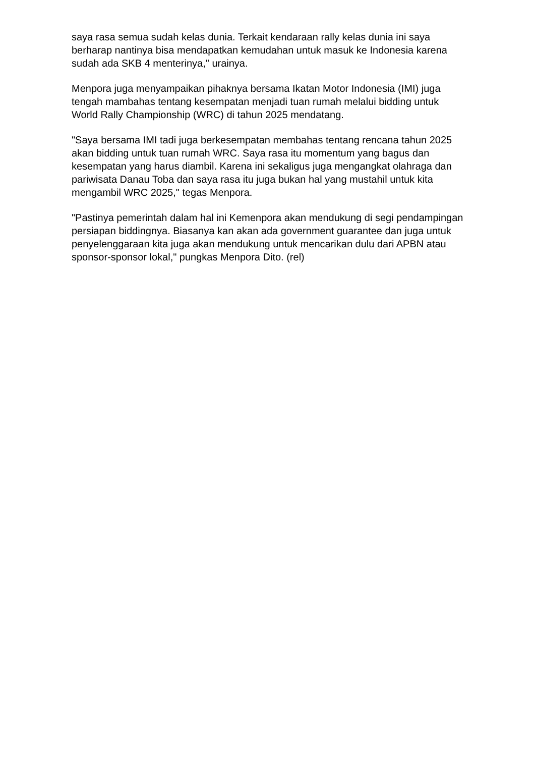saya rasa semua sudah kelas dunia. Terkait kendaraan rally kelas dunia ini saya berharap nantinya bisa mendapatkan kemudahan untuk masuk ke Indonesia karena sudah ada SKB 4 menterinya," urainya.
Menpora juga menyampaikan pihaknya bersama Ikatan Motor Indonesia (IMI) juga tengah mambahas tentang kesempatan menjadi tuan rumah melalui bidding untuk World Rally Championship (WRC) di tahun 2025 mendatang.
"Saya bersama IMI tadi juga berkesempatan membahas tentang rencana tahun 2025 akan bidding untuk tuan rumah WRC. Saya rasa itu momentum yang bagus dan kesempatan yang harus diambil. Karena ini sekaligus juga mengangkat olahraga dan pariwisata Danau Toba dan saya rasa itu juga bukan hal yang mustahil untuk kita mengambil WRC 2025," tegas Menpora.
"Pastinya pemerintah dalam hal ini Kemenpora akan mendukung di segi pendampingan persiapan biddingnya. Biasanya kan akan ada government guarantee dan juga untuk penyelenggaraan kita juga akan mendukung untuk mencarikan dulu dari APBN atau sponsor-sponsor lokal," pungkas Menpora Dito. (rel)